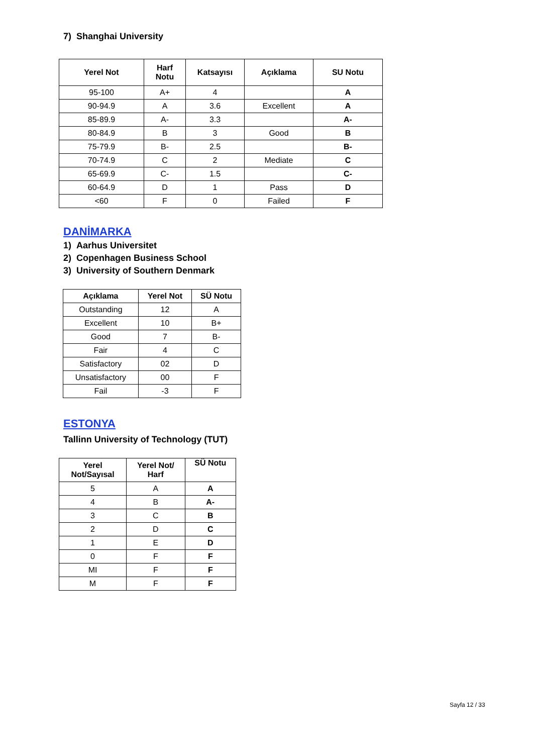7) Shanghai University
| Yerel Not | Harf Notu | Katsayısı | Açıklama | SU Notu |
| --- | --- | --- | --- | --- |
| 95-100 | A+ | 4 | | A |
| 90-94.9 | A | 3.6 | Excellent | A |
| 85-89.9 | A- | 3.3 | | A- |
| 80-84.9 | B | 3 | Good | B |
| 75-79.9 | B- | 2.5 | | B- |
| 70-74.9 | C | 2 | Mediate | C |
| 65-69.9 | C- | 1.5 | | C- |
| 60-64.9 | D | 1 | Pass | D |
| <60 | F | 0 | Failed | F |
DANİMARKA
1) Aarhus Universitet
2) Copenhagen Business School
3) University of Southern Denmark
| Açıklama | Yerel Not | SÜ Notu |
| --- | --- | --- |
| Outstanding | 12 | A |
| Excellent | 10 | B+ |
| Good | 7 | B- |
| Fair | 4 | C |
| Satisfactory | 02 | D |
| Unsatisfactory | 00 | F |
| Fail | -3 | F |
ESTONYA
Tallinn University of Technology (TUT)
| Yerel Not/Sayısal | Yerel Not/ Harf | SÜ Notu |
| --- | --- | --- |
| 5 | A | A |
| 4 | B | A- |
| 3 | C | B |
| 2 | D | C |
| 1 | E | D |
| 0 | F | F |
| MI | F | F |
| M | F | F |
Sayfa 12 / 33